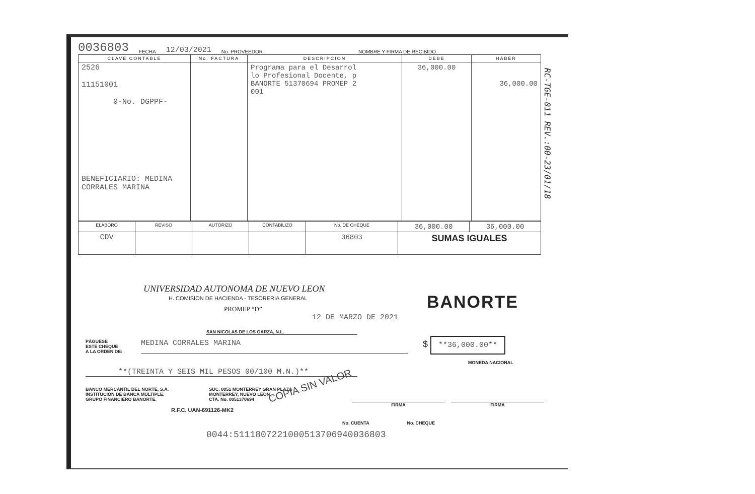0036803 FECHA 12/03/2021 No. PROVEEDOR NOMBRE Y FIRMA DE RECIBIDO
| CLAVE CONTABLE | No. FACTURA | DESCRIPCION | DEBE | HABER |
| --- | --- | --- | --- | --- |
| 2526 11151001 0-No. DGPPF- BENEFICIARIO: MEDINA CORRALES MARINA | | Programa para el Desarrol lo Profesional Docente, p BANORTE 51370694 PROMEP 2 001 | 36,000.00 | 36,000.00 |
| ELABORO | REVISO | AUTORIZO | CONTABILIZO | No. DE CHEQUE | 36,000.00 | 36,000.00 |
| CDV | | | | 36803 | SUMAS IGUALES | |
RC-TGE-011 REV.:00-23/01/18
UNIVERSIDAD AUTONOMA DE NUEVO LEON
H. COMISION DE HACIENDA - TESORERIA GENERAL
PROMEP “D”
BANORTE
12 DE MARZO DE 2021
SAN NICOLAS DE LOS GARZA, N.L.
PÁGUESE
ESTE CHEQUE
A LA ORDEN DE:
MEDINA CORRALES MARINA
$ **36,000.00**
MONEDA NACIONAL
**(TREINTA Y SEIS MIL PESOS 00/100 M.N.)**
COPIA SIN VALOR
BANCO MERCANTIL DEL NORTE, S.A.
INSTITUCIÓN DE BANCA MÚLTIPLE.
GRUPO FINANCIERO BANORTE.
SUC. 0051 MONTERREY GRAN PLAZA
MONTERREY, NUEVO LEON
CTA. No. 0051370694
R.F.C. UAN-691126-MK2
FIRMA FIRMA
No. CUENTA No. CHEQUE
0044:5111807221000513706940036803